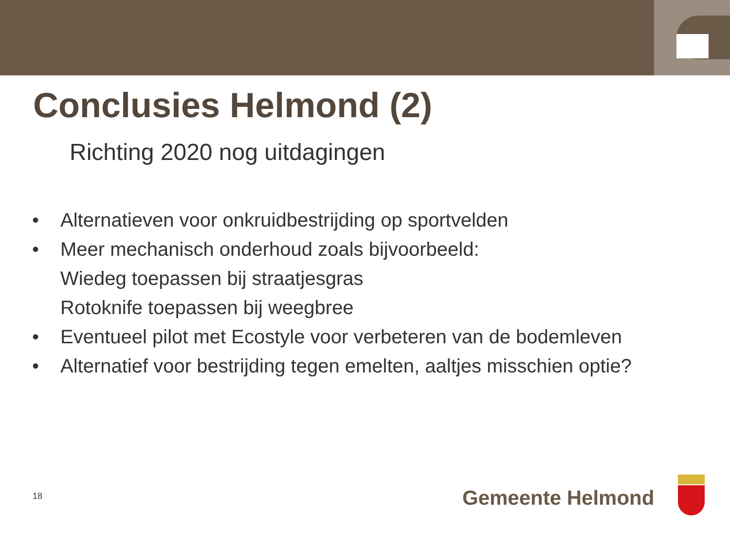Conclusies Helmond (2)
Richting 2020 nog uitdagingen
• Alternatieven voor onkruidbestrijding op sportvelden
• Meer mechanisch onderhoud zoals bijvoorbeeld:
Wiedeg toepassen bij straatjesgras
Rotoknife toepassen bij weegbree
• Eventueel pilot met Ecostyle voor verbeteren van de bodemleven
• Alternatief voor bestrijding tegen emelten, aaltjes misschien optie?
18 Gemeente Helmond